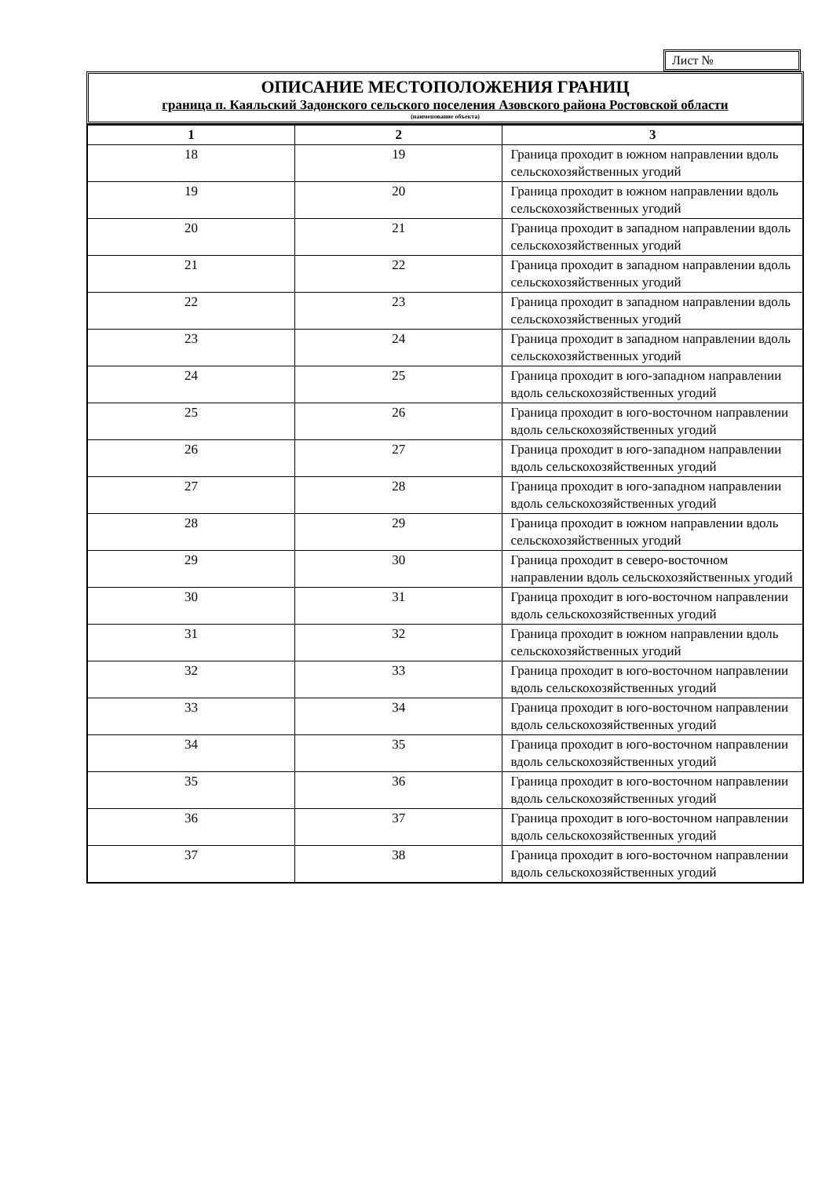Лист №
ОПИСАНИЕ МЕСТОПОЛОЖЕНИЯ ГРАНИЦ
граница п. Каяльский Задонского сельского поселения Азовского района Ростовской области
(наименование объекта)
| 1 | 2 | 3 |
| --- | --- | --- |
| 18 | 19 | Граница проходит в южном направлении вдоль сельскохозяйственных угодий |
| 19 | 20 | Граница проходит в южном направлении вдоль сельскохозяйственных угодий |
| 20 | 21 | Граница проходит в западном направлении вдоль сельскохозяйственных угодий |
| 21 | 22 | Граница проходит в западном направлении вдоль сельскохозяйственных угодий |
| 22 | 23 | Граница проходит в западном направлении вдоль сельскохозяйственных угодий |
| 23 | 24 | Граница проходит в западном направлении вдоль сельскохозяйственных угодий |
| 24 | 25 | Граница проходит в юго-западном направлении вдоль сельскохозяйственных угодий |
| 25 | 26 | Граница проходит в юго-восточном направлении вдоль сельскохозяйственных угодий |
| 26 | 27 | Граница проходит в юго-западном направлении вдоль сельскохозяйственных угодий |
| 27 | 28 | Граница проходит в юго-западном направлении вдоль сельскохозяйственных угодий |
| 28 | 29 | Граница проходит в южном направлении вдоль сельскохозяйственных угодий |
| 29 | 30 | Граница проходит в северо-восточном направлении вдоль сельскохозяйственных угодий |
| 30 | 31 | Граница проходит в юго-восточном направлении вдоль сельскохозяйственных угодий |
| 31 | 32 | Граница проходит в южном направлении вдоль сельскохозяйственных угодий |
| 32 | 33 | Граница проходит в юго-восточном направлении вдоль сельскохозяйственных угодий |
| 33 | 34 | Граница проходит в юго-восточном направлении вдоль сельскохозяйственных угодий |
| 34 | 35 | Граница проходит в юго-восточном направлении вдоль сельскохозяйственных угодий |
| 35 | 36 | Граница проходит в юго-восточном направлении вдоль сельскохозяйственных угодий |
| 36 | 37 | Граница проходит в юго-восточном направлении вдоль сельскохозяйственных угодий |
| 37 | 38 | Граница проходит в юго-восточном направлении вдоль сельскохозяйственных угодий |